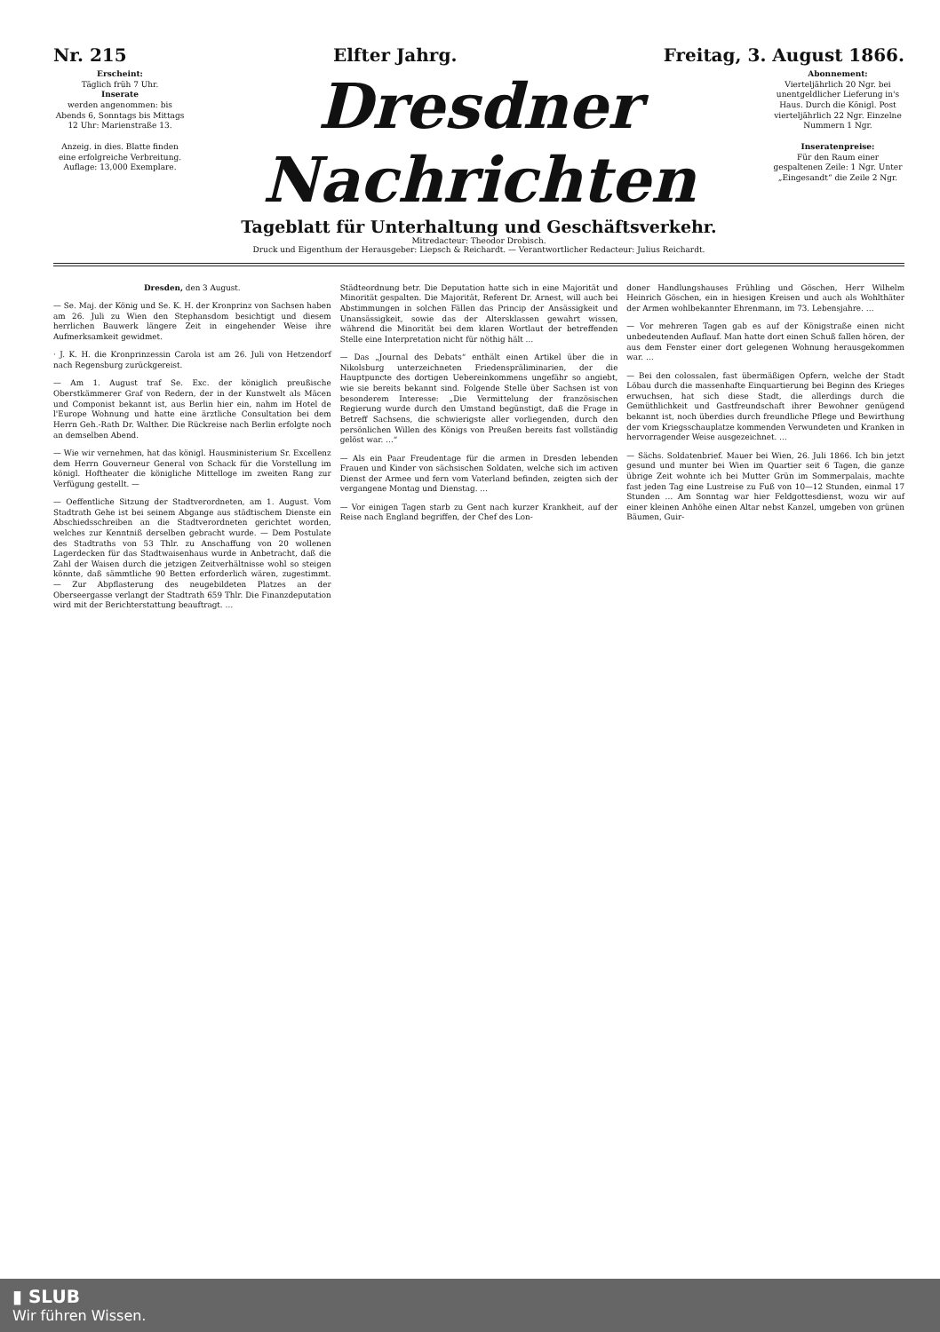Nr. 215 Elfter Jahrg. Freitag, 3. August 1866.
Erscheint:
Täglich früh 7 Uhr.
Inserate
werden angenommen: bis Abends 6, Sonntags bis Mittags 12 Uhr: Marienstraße 13.
Anzeig. in dies. Blatte finden eine erfolgreiche Verbreitung.
Auflage: 13,000 Exemplare.
Dresdner Nachrichten
Tageblatt für Unterhaltung und Geschäftsverkehr.
Mitredacteur: Theodor Drobisch.
Druck und Eigenthum der Herausgeber: Liepsch & Reichardt. — Verantwortlicher Redacteur: Julius Reichardt.
Abonnement:
Vierteljährlich 20 Ngr. bei unentgeldlicher Lieferung in's Haus. Durch die Königl. Post vierteljährlich 22 Ngr. Einzelne Nummern 1 Ngr.
Inseratenpreise:
Für den Raum einer gespaltenen Zeile: 1 Ngr. Unter „Eingesandt“ die Zeile 2 Ngr.
Dresden, den 3 August.
— Se. Maj. der König und Se. K. H. der Kronprinz von Sachsen haben am 26. Juli zu Wien den Stephansdom besichtigt und diesem herrlichen Bauwerk längere Zeit in eingehender Weise ihre Aufmerksamkeit gewidmet.
· J. K. H. die Kronprinzessin Carola ist am 26. Juli von Hetzendorf nach Regensburg zurückgereist.
— Am 1. August traf Se. Exc. der königlich preußische Oberstkämmerer Graf von Redern, der in der Kunstwelt als Mäcen und Componist bekannt ist, aus Berlin hier ein, nahm im Hotel de l'Europe Wohnung und hatte eine ärztliche Consultation bei dem Herrn Geh.-Rath Dr. Walther. Die Rückreise nach Berlin erfolgte noch an demselben Abend.
— Wie wir vernehmen, hat das königl. Hausministerium Sr. Excellenz dem Herrn Gouverneur General von Schack für die Vorstellung im königl. Hoftheater die königliche Mittelloge im zweiten Rang zur Verfügung gestellt. —
— Oeffentliche Sitzung der Stadtverordneten, am 1. August. Vom Stadtrath Gehe ist bei seinem Abgange aus städtischem Dienste ein Abschiedsschreiben an die Stadtverordneten gerichtet worden, welches zur Kenntniß derselben gebracht wurde. — Dem Postulate des Stadtraths von 53 Thlr. zu Anschaffung von 20 wollenen Lagerdecken für das Stadtwaisenhaus wurde in Anbetracht, daß die Zahl der Waisen durch die jetzigen Zeitverhältnisse wohl so steigen könnte, daß sämmtliche 90 Betten erforderlich wären, zugestimmt. — Zur Abpflasterung des neugebildeten Platzes an der Oberseergasse verlangt der Stadtrath 659 Thlr. Die Finanzdeputation wird mit der Berichterstattung beauftragt. …
Städteordnung betr. Die Deputation hatte sich in eine Majorität und Minorität gespalten. Die Majorität, Referent Dr. Arnest, will auch bei Abstimmungen in solchen Fällen das Princip der Ansässigkeit und Unansässigkeit, sowie das der Altersklassen gewahrt wissen, während die Minorität bei dem klaren Wortlaut der betreffenden Stelle eine Interpretation nicht für nöthig hält …
— Das „Journal des Debats“ enthält einen Artikel über die in Nikolsburg unterzeichneten Friedenspräliminarien, der die Hauptpuncte des dortigen Uebereinkommens ungefähr so angiebt, wie sie bereits bekannt sind. Folgende Stelle über Sachsen ist von besonderem Interesse: „Die Vermittelung der französischen Regierung wurde durch den Umstand begünstigt, daß die Frage in Betreff Sachsens, die schwierigste aller vorliegenden, durch den persönlichen Willen des Königs von Preußen bereits fast vollständig gelöst war. …“
— Als ein Paar Freudentage für die armen in Dresden lebenden Frauen und Kinder von sächsischen Soldaten, welche sich im activen Dienst der Armee und fern vom Vaterland befinden, zeigten sich der vergangene Montag und Dienstag. …
— Vor einigen Tagen starb zu Gent nach kurzer Krankheit, auf der Reise nach England begriffen, der Chef des Lon-
doner Handlungshauses Frühling und Göschen, Herr Wilhelm Heinrich Göschen, ein in hiesigen Kreisen und auch als Wohlthäter der Armen wohlbekannter Ehrenmann, im 73. Lebensjahre. …
— Vor mehreren Tagen gab es auf der Königstraße einen nicht unbedeutenden Auflauf. Man hatte dort einen Schuß fallen hören, der aus dem Fenster einer dort gelegenen Wohnung herausgekommen war. …
— Bei den colossalen, fast übermäßigen Opfern, welche der Stadt Löbau durch die massenhafte Einquartierung bei Beginn des Krieges erwuchsen, hat sich diese Stadt, die allerdings durch die Gemüthlichkeit und Gastfreundschaft ihrer Bewohner genügend bekannt ist, noch überdies durch freundliche Pflege und Bewirthung der vom Kriegsschauplatze kommenden Verwundeten und Kranken in hervorragender Weise ausgezeichnet. …
— Sächs. Soldatenbrief. Mauer bei Wien, 26. Juli 1866. Ich bin jetzt gesund und munter bei Wien im Quartier seit 6 Tagen, die ganze übrige Zeit wohnte ich bei Mutter Grün im Sommerpalais, machte fast jeden Tag eine Lustreise zu Fuß von 10—12 Stunden, einmal 17 Stunden … Am Sonntag war hier Feldgottesdienst, wozu wir auf einer kleinen Anhöhe einen Altar nebst Kanzel, umgeben von grünen Bäumen, Guir-
▮ SLUB
Wir führen Wissen.